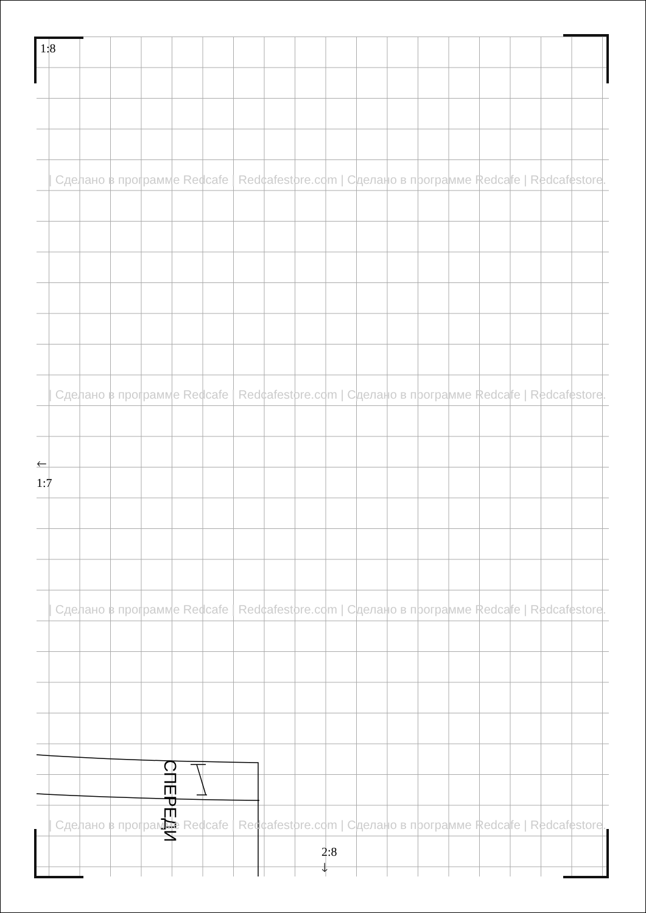СПЕРЕДИ
1:8
🡐
1:7
2:8
🡓
| Сделано в программе Redcafe | Redcafestore.com | Сделано в программе Redcafe | Redcafestore.
| Сделано в программе Redcafe | Redcafestore.com | Сделано в программе Redcafe | Redcafestore.
| Сделано в программе Redcafe | Redcafestore.com | Сделано в программе Redcafe | Redcafestore.
| Сделано в программе Redcafe | Redcafestore.com | Сделано в программе Redcafe | Redcafestore.